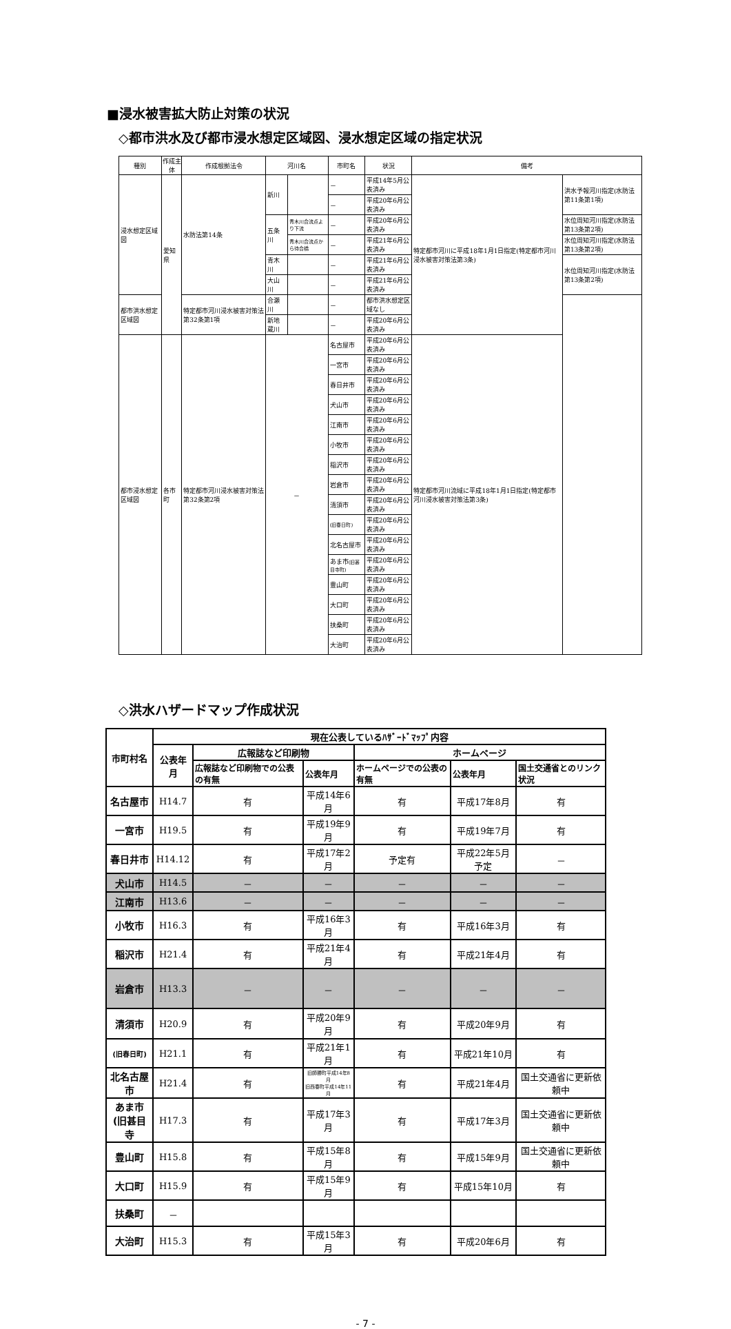■浸水被害拡大防止対策の状況
◇都市洪水及び都市浸水想定区域図、浸水想定区域の指定状況
| 種別 | 作成主体 | 作成根拠法令 | 河川名 | | 市町名 | 状況 | 備考 | |
| --- | --- | --- | --- | --- | --- | --- | --- | --- |
| 浸水想定区域図 | 愛知県 | 水防法第14条 | 新川 | | － | 平成14年5月公表済み | 特定都市河川に平成18年1月1日指定(特定都市河川浸水被害対策法第3条) | 洪水予報河川指定(水防法第11条第1項) |
| | | | | | － | 平成20年6月公表済み | | |
| | | | 五条川 | 青木川合流点より下流 | － | 平成20年6月公表済み | | 水位周知河川指定(水防法第13条第2項) |
| | | | | 青木川合流点から待合橋 | － | 平成21年6月公表済み | | 水位周知河川指定(水防法第13条第2項) |
| | | | 青木川 | | － | 平成21年6月公表済み | | 水位周知河川指定(水防法第13条第2項) |
| | | | 大山川 | | － | 平成21年6月公表済み | | |
| 都市洪水想定区域図 | | 特定都市河川浸水被害対策法第32条第1項 | 合瀬川 | | － | 都市洪水想定区域なし | | |
| | | | 新地蔵川 | | － | 平成20年6月公表済み | | |
| 都市浸水想定区域図 | 各市町 | 特定都市河川浸水被害対策法第32条第2項 | － | | 名古屋市 | 平成20年6月公表済み | 特定都市河川流域に平成18年1月1日指定(特定都市河川浸水被害対策法第3条) | |
| | | | | | 一宮市 | 平成20年6月公表済み | | |
| | | | | | 春日井市 | 平成20年6月公表済み | | |
| | | | | | 犬山市 | 平成20年6月公表済み | | |
| | | | | | 江南市 | 平成20年6月公表済み | | |
| | | | | | 小牧市 | 平成20年6月公表済み | | |
| | | | | | 稲沢市 | 平成20年6月公表済み | | |
| | | | | | 岩倉市 | 平成20年6月公表済み | | |
| | | | | | 清須市 | 平成20年6月公表済み | | |
| | | | | | (旧春日町) | 平成20年6月公表済み | | |
| | | | | | 北名古屋市 | 平成20年6月公表済み | | |
| | | | | | あま市 (旧甚目寺町) | 平成20年6月公表済み | | |
| | | | | | 豊山町 | 平成20年6月公表済み | | |
| | | | | | 大口町 | 平成20年6月公表済み | | |
| | | | | | 扶桑町 | 平成20年6月公表済み | | |
| | | | | | 大治町 | 平成20年6月公表済み | | |
◇洪水ハザードマップ作成状況
| 市町村名 | 現在公表しているﾊｻﾞｰﾄﾞﾏｯﾌﾟ内容 | | | | | |
| --- | --- | --- | --- | --- | --- | --- |
| | 公表年月 | 広報誌など印刷物 | | ホームページ | | |
| | | 広報誌など印刷物での公表の有無 | 公表年月 | ホームページでの公表の有無 | 公表年月 | 国土交通省とのリンク状況 |
| 名古屋市 | H14.7 | 有 | 平成14年6月 | 有 | 平成17年8月 | 有 |
| 一宮市 | H19.5 | 有 | 平成19年9月 | 有 | 平成19年7月 | 有 |
| 春日井市 | H14.12 | 有 | 平成17年2月 | 予定有 | 平成22年5月予定 | － |
| 犬山市 | H14.5 | － | － | － | － | － |
| 江南市 | H13.6 | － | － | － | － | － |
| 小牧市 | H16.3 | 有 | 平成16年3月 | 有 | 平成16年3月 | 有 |
| 稲沢市 | H21.4 | 有 | 平成21年4月 | 有 | 平成21年4月 | 有 |
| 岩倉市 | H13.3 | － | － | － | － | － |
| 清須市 | H20.9 | 有 | 平成20年9月 | 有 | 平成20年9月 | 有 |
| (旧春日町) | H21.1 | 有 | 平成21年1月 | 有 | 平成21年10月 | 有 |
| 北名古屋市 | H21.4 | 有 | 旧師勝町平成14年8月 旧西春町平成14年11月 | 有 | 平成21年4月 | 国土交通省に更新依頼中 |
| あま市 (旧甚目寺 | H17.3 | 有 | 平成17年3月 | 有 | 平成17年3月 | 国土交通省に更新依頼中 |
| 豊山町 | H15.8 | 有 | 平成15年8月 | 有 | 平成15年9月 | 国土交通省に更新依頼中 |
| 大口町 | H15.9 | 有 | 平成15年9月 | 有 | 平成15年10月 | 有 |
| 扶桑町 | － | | | | | |
| 大治町 | H15.3 | 有 | 平成15年3月 | 有 | 平成20年6月 | 有 |
- 7 -